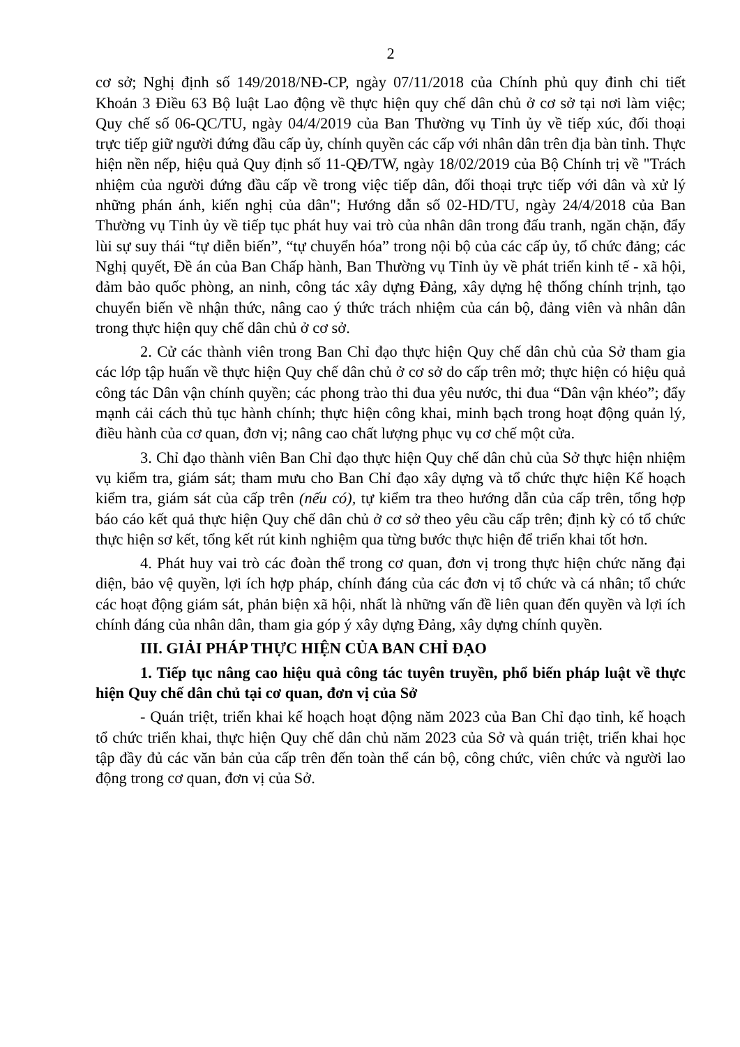2
cơ sở; Nghị định số 149/2018/NĐ-CP, ngày 07/11/2018 của Chính phủ quy đinh chi tiết Khoản 3 Điều 63 Bộ luật Lao động về thực hiện quy chế dân chủ ở cơ sở tại nơi làm việc; Quy chế số 06-QC/TU, ngày 04/4/2019 của Ban Thường vụ Tỉnh ủy về tiếp xúc, đối thoại trực tiếp giữ người đứng đầu cấp ủy, chính quyền các cấp với nhân dân trên địa bàn tỉnh. Thực hiện nền nếp, hiệu quả Quy định số 11-QĐ/TW, ngày 18/02/2019 của Bộ Chính trị về "Trách nhiệm của người đứng đầu cấp về trong việc tiếp dân, đối thoại trực tiếp với dân và xử lý những phán ánh, kiến nghị của dân"; Hướng dẫn số 02-HD/TU, ngày 24/4/2018 của Ban Thường vụ Tỉnh ủy về tiếp tục phát huy vai trò của nhân dân trong đấu tranh, ngăn chặn, đẩy lùi sự suy thái “tự diễn biến”, “tự chuyển hóa” trong nội bộ của các cấp ủy, tổ chức đảng; các Nghị quyết, Đề án của Ban Chấp hành, Ban Thường vụ Tỉnh ủy về phát triển kinh tế - xã hội, đảm bảo quốc phòng, an ninh, công tác xây dựng Đảng, xây dựng hệ thống chính trịnh, tạo chuyển biến về nhận thức, nâng cao ý thức trách nhiệm của cán bộ, đảng viên và nhân dân trong thực hiện quy chế dân chủ ở cơ sở.
2. Cử các thành viên trong Ban Chỉ đạo thực hiện Quy chế dân chủ của Sở tham gia các lớp tập huấn về thực hiện Quy chế dân chủ ở cơ sở do cấp trên mở; thực hiện có hiệu quả công tác Dân vận chính quyền; các phong trào thi đua yêu nước, thi đua “Dân vận khéo”; đẩy mạnh cải cách thủ tục hành chính; thực hiện công khai, minh bạch trong hoạt động quản lý, điều hành của cơ quan, đơn vị; nâng cao chất lượng phục vụ cơ chế một cửa.
3. Chỉ đạo thành viên Ban Chỉ đạo thực hiện Quy chế dân chủ của Sở thực hiện nhiệm vụ kiểm tra, giám sát; tham mưu cho Ban Chỉ đạo xây dựng và tổ chức thực hiện Kế hoạch kiểm tra, giám sát của cấp trên (nếu có), tự kiểm tra theo hướng dẫn của cấp trên, tổng hợp báo cáo kết quả thực hiện Quy chế dân chủ ở cơ sở theo yêu cầu cấp trên; định kỳ có tổ chức thực hiện sơ kết, tổng kết rút kinh nghiệm qua từng bước thực hiện để triển khai tốt hơn.
4. Phát huy vai trò các đoàn thể trong cơ quan, đơn vị trong thực hiện chức năng đại diện, bảo vệ quyền, lợi ích hợp pháp, chính đáng của các đơn vị tổ chức và cá nhân; tổ chức các hoạt động giám sát, phản biện xã hội, nhất là những vấn đề liên quan đến quyền và lợi ích chính đáng của nhân dân, tham gia góp ý xây dựng Đảng, xây dựng chính quyền.
III. GIẢI PHÁP THỰC HIỆN CỦA BAN CHỈ ĐẠO
1. Tiếp tục nâng cao hiệu quả công tác tuyên truyền, phổ biến pháp luật về thực hiện Quy chế dân chủ tại cơ quan, đơn vị của Sở
- Quán triệt, triển khai kế hoạch hoạt động năm 2023 của Ban Chỉ đạo tỉnh, kế hoạch tổ chức triển khai, thực hiện Quy chế dân chủ năm 2023 của Sở và quán triệt, triển khai học tập đầy đủ các văn bản của cấp trên đến toàn thể cán bộ, công chức, viên chức và người lao động trong cơ quan, đơn vị của Sở.